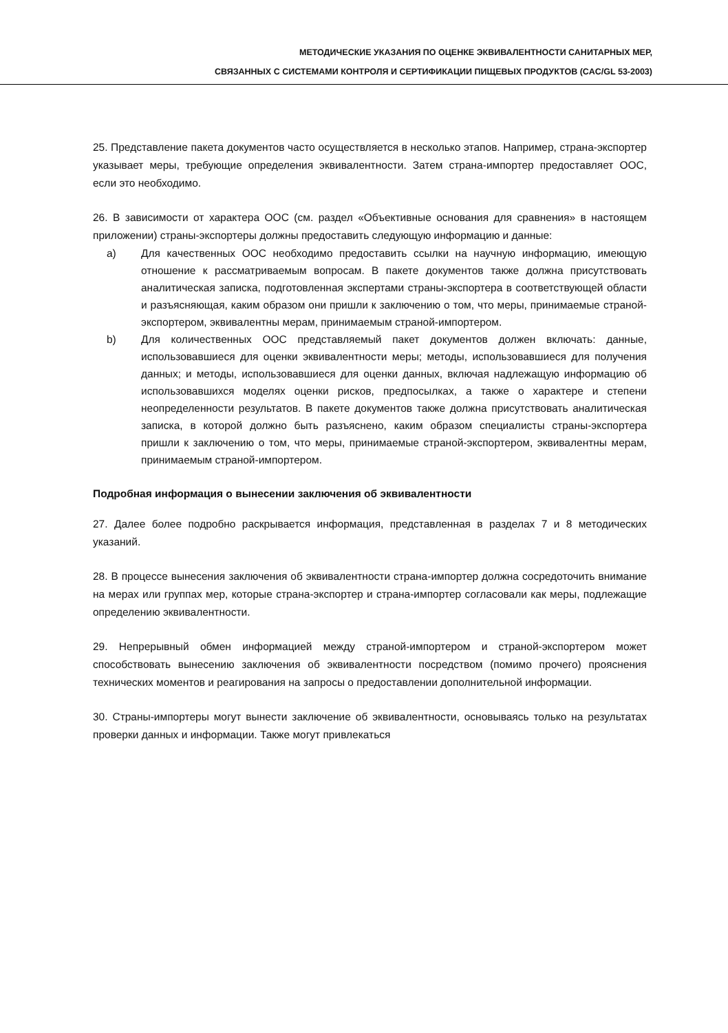МЕТОДИЧЕСКИЕ УКАЗАНИЯ ПО ОЦЕНКЕ ЭКВИВАЛЕНТНОСТИ САНИТАРНЫХ МЕР,
СВЯЗАННЫХ С СИСТЕМАМИ КОНТРОЛЯ И СЕРТИФИКАЦИИ ПИЩЕВЫХ ПРОДУКТОВ (CAC/GL 53-2003)
25. Представление пакета документов часто осуществляется в несколько этапов. Например, страна-экспортер указывает меры, требующие определения эквивалентности. Затем страна-импортер предоставляет ООС, если это необходимо.
26. В зависимости от характера ООС (см. раздел «Объективные основания для сравнения» в настоящем приложении) страны-экспортеры должны предоставить следующую информацию и данные:
a) Для качественных ООС необходимо предоставить ссылки на научную информацию, имеющую отношение к рассматриваемым вопросам. В пакете документов также должна присутствовать аналитическая записка, подготовленная экспертами страны-экспортера в соответствующей области и разъясняющая, каким образом они пришли к заключению о том, что меры, принимаемые страной-экспортером, эквивалентны мерам, принимаемым страной-импортером.
b) Для количественных ООС представляемый пакет документов должен включать: данные, использовавшиеся для оценки эквивалентности меры; методы, использовавшиеся для получения данных; и методы, использовавшиеся для оценки данных, включая надлежащую информацию об использовавшихся моделях оценки рисков, предпосылках, а также о характере и степени неопределенности результатов. В пакете документов также должна присутствовать аналитическая записка, в которой должно быть разъяснено, каким образом специалисты страны-экспортера пришли к заключению о том, что меры, принимаемые страной-экспортером, эквивалентны мерам, принимаемым страной-импортером.
Подробная информация о вынесении заключения об эквивалентности
27. Далее более подробно раскрывается информация, представленная в разделах 7 и 8 методических указаний.
28. В процессе вынесения заключения об эквивалентности страна-импортер должна сосредоточить внимание на мерах или группах мер, которые страна-экспортер и страна-импортер согласовали как меры, подлежащие определению эквивалентности.
29. Непрерывный обмен информацией между страной-импортером и страной-экспортером может способствовать вынесению заключения об эквивалентности посредством (помимо прочего) прояснения технических моментов и реагирования на запросы о предоставлении дополнительной информации.
30. Страны-импортеры могут вынести заключение об эквивалентности, основываясь только на результатах проверки данных и информации. Также могут привлекаться